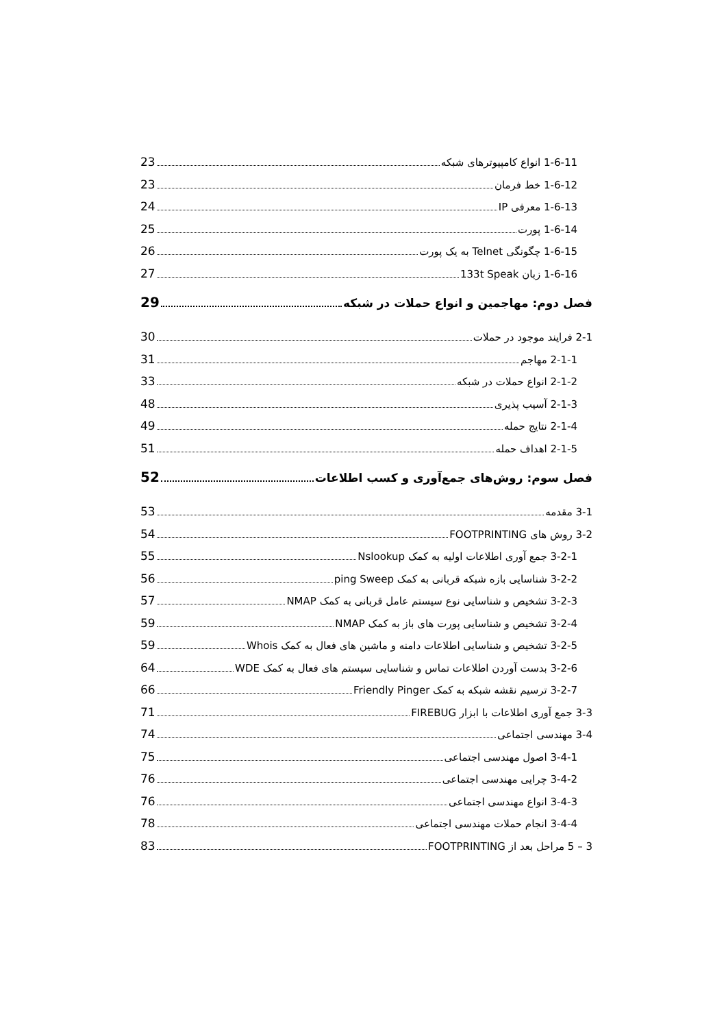1-6-11 انواع کامپیوترهای شبکه 23
1-6-12 خط فرمان 23
1-6-13 معرفی IP 24
1-6-14 پورت 25
1-6-15 چگونگی Telnet به یک پورت 26
1-6-16 زبان 133t Speak 27
فصل دوم: مهاجمین و انواع حملات در شبکه 29
2-1 فرایند موجود در حملات 30
2-1-1 مهاجم 31
2-1-2 انواع حملات در شبکه 33
2-1-3 آسیب پذیری 48
2-1-4 نتایج حمله 49
2-1-5 اهداف حمله 51
فصل سوم: روش‌های جمع‌آوری و کسب اطلاعات 52
3-1 مقدمه 53
3-2 روش های FOOTPRINTING 54
3-2-1 جمع آوری اطلاعات اولیه به کمک Nslookup 55
3-2-2 شناسایی بازه شبکه قربانی به کمک ping Sweep 56
3-2-3 تشخیص و شناسایی نوع سیستم عامل قربانی به کمک NMAP 57
3-2-4 تشخیص و شناسایی پورت های باز به کمک NMAP 59
3-2-5 تشخیص و شناسایی اطلاعات دامنه و ماشین های فعال به کمک Whois 59
3-2-6 بدست آوردن اطلاعات تماس و شناسایی سیستم های فعال به کمک WDE 64
3-2-7 ترسیم نقشه شبکه به کمک Friendly Pinger 66
3-3 جمع آوری اطلاعات با ابزار FIREBUG 71
3-4 مهندسی اجتماعی 74
3-4-1 اصول مهندسی اجتماعی 75
3-4-2 چرایی مهندسی اجتماعی 76
3-4-3 انواع مهندسی اجتماعی 76
3-4-4 انجام حملات مهندسی اجتماعی 78
3 – 5 مراحل بعد از FOOTPRINTING 83